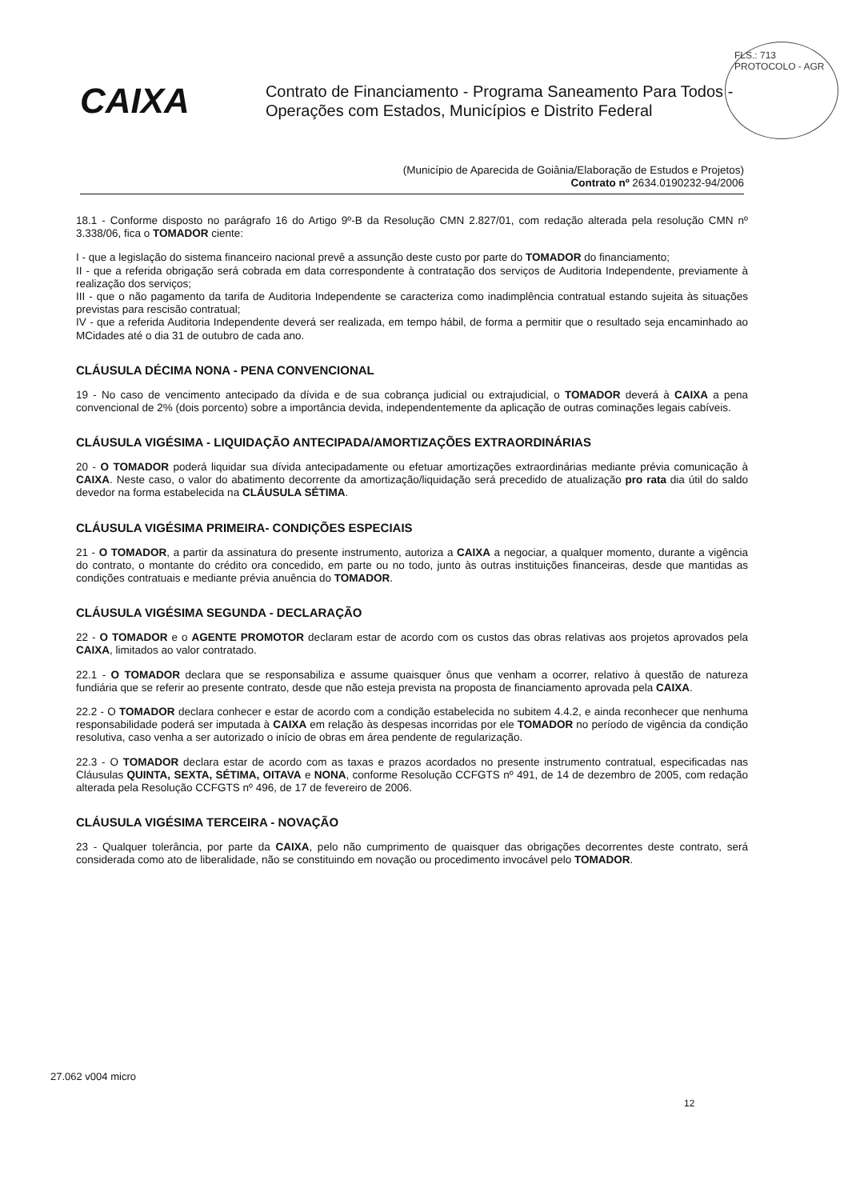FLS.: 713
PROTOCOLO - AGR
CAIXA
Contrato de Financiamento - Programa Saneamento Para Todos - Operações com Estados, Municípios e Distrito Federal
(Município de Aparecida de Goiânia/Elaboração de Estudos e Projetos)
Contrato nº 2634.0190232-94/2006
18.1 - Conforme disposto no parágrafo 16 do Artigo 9º-B da Resolução CMN 2.827/01, com redação alterada pela resolução CMN nº 3.338/06, fica o TOMADOR ciente:
I - que a legislação do sistema financeiro nacional prevê a assunção deste custo por parte do TOMADOR do financiamento;
II - que a referida obrigação será cobrada em data correspondente à contratação dos serviços de Auditoria Independente, previamente à realização dos serviços;
III - que o não pagamento da tarifa de Auditoria Independente se caracteriza como inadimplência contratual estando sujeita às situações previstas para rescisão contratual;
IV - que a referida Auditoria Independente deverá ser realizada, em tempo hábil, de forma a permitir que o resultado seja encaminhado ao MCidades até o dia 31 de outubro de cada ano.
CLÁUSULA DÉCIMA NONA - PENA CONVENCIONAL
19 - No caso de vencimento antecipado da dívida e de sua cobrança judicial ou extrajudicial, o TOMADOR deverá à CAIXA a pena convencional de 2% (dois porcento) sobre a importância devida, independentemente da aplicação de outras cominações legais cabíveis.
CLÁUSULA VIGÉSIMA - LIQUIDAÇÃO ANTECIPADA/AMORTIZAÇÕES EXTRAORDINÁRIAS
20 - O TOMADOR poderá liquidar sua dívida antecipadamente ou efetuar amortizações extraordinárias mediante prévia comunicação à CAIXA. Neste caso, o valor do abatimento decorrente da amortização/liquidação será precedido de atualização pro rata dia útil do saldo devedor na forma estabelecida na CLÁUSULA SÉTIMA.
CLÁUSULA VIGÉSIMA PRIMEIRA- CONDIÇÕES ESPECIAIS
21 - O TOMADOR, a partir da assinatura do presente instrumento, autoriza a CAIXA a negociar, a qualquer momento, durante a vigência do contrato, o montante do crédito ora concedido, em parte ou no todo, junto às outras instituições financeiras, desde que mantidas as condições contratuais e mediante prévia anuência do TOMADOR.
CLÁUSULA VIGÉSIMA SEGUNDA - DECLARAÇÃO
22 - O TOMADOR e o AGENTE PROMOTOR declaram estar de acordo com os custos das obras relativas aos projetos aprovados pela CAIXA, limitados ao valor contratado.
22.1 - O TOMADOR declara que se responsabiliza e assume quaisquer ônus que venham a ocorrer, relativo à questão de natureza fundiária que se referir ao presente contrato, desde que não esteja prevista na proposta de financiamento aprovada pela CAIXA.
22.2 - O TOMADOR declara conhecer e estar de acordo com a condição estabelecida no subitem 4.4.2, e ainda reconhecer que nenhuma responsabilidade poderá ser imputada à CAIXA em relação às despesas incorridas por ele TOMADOR no período de vigência da condição resolutiva, caso venha a ser autorizado o início de obras em área pendente de regularização.
22.3 - O TOMADOR declara estar de acordo com as taxas e prazos acordados no presente instrumento contratual, especificadas nas Cláusulas QUINTA, SEXTA, SÉTIMA, OITAVA e NONA, conforme Resolução CCFGTS nº 491, de 14 de dezembro de 2005, com redação alterada pela Resolução CCFGTS nº 496, de 17 de fevereiro de 2006.
CLÁUSULA VIGÉSIMA TERCEIRA - NOVAÇÃO
23 - Qualquer tolerância, por parte da CAIXA, pelo não cumprimento de quaisquer das obrigações decorrentes deste contrato, será considerada como ato de liberalidade, não se constituindo em novação ou procedimento invocável pelo TOMADOR.
27.062 v004 micro
12